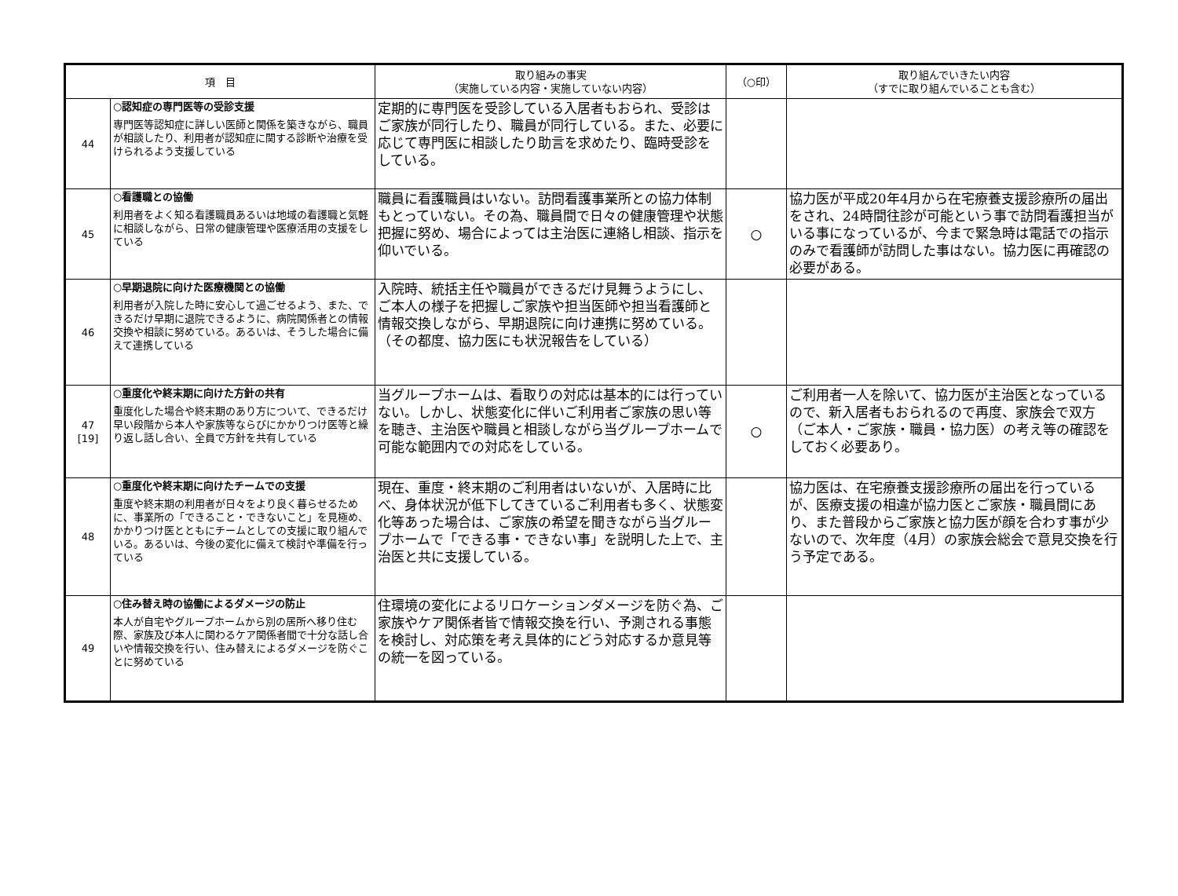| 項 目 | | 取り組みの事実 （実施している内容・実施していない内容） | （○印） | 取り組んでいきたい内容 （すでに取り組んでいることも含む） |
| --- | --- | --- | --- | --- |
| 44 | ○認知症の専門医等の受診支援 専門医等認知症に詳しい医師と関係を築きながら、職員が相談したり、利用者が認知症に関する診断や治療を受けられるよう支援している | 定期的に専門医を受診している入居者もおられ、受診はご家族が同行したり、職員が同行している。また、必要に応じて専門医に相談したり助言を求めたり、臨時受診をしている。 | | |
| 45 | ○看護職との協働 利用者をよく知る看護職員あるいは地域の看護職と気軽に相談しながら、日常の健康管理や医療活用の支援をしている | 職員に看護職員はいない。訪問看護事業所との協力体制もとっていない。その為、職員間で日々の健康管理や状態把握に努め、場合によっては主治医に連絡し相談、指示を仰いでいる。 | ○ | 協力医が平成20年4月から在宅療養支援診療所の届出をされ、24時間往診が可能という事で訪問看護担当がいる事になっているが、今まで緊急時は電話での指示のみで看護師が訪問した事はない。協力医に再確認の必要がある。 |
| 46 | ○早期退院に向けた医療機関との協働 利用者が入院した時に安心して過ごせるよう、また、できるだけ早期に退院できるように、病院関係者との情報交換や相談に努めている。あるいは、そうした場合に備えて連携している | 入院時、統括主任や職員ができるだけ見舞うようにし、ご本人の様子を把握しご家族や担当医師や担当看護師と情報交換しながら、早期退院に向け連携に努めている。（その都度、協力医にも状況報告をしている） | | |
| 47 [19] | ○重度化や終末期に向けた方針の共有 重度化した場合や終末期のあり方について、できるだけ早い段階から本人や家族等ならびにかかりつけ医等と繰り返し話し合い、全員で方針を共有している | 当グループホームは、看取りの対応は基本的には行っていない。しかし、状態変化に伴いご利用者ご家族の思い等を聴き、主治医や職員と相談しながら当グループホームで可能な範囲内での対応をしている。 | ○ | ご利用者一人を除いて、協力医が主治医となっているので、新入居者もおられるので再度、家族会で双方（ご本人・ご家族・職員・協力医）の考え等の確認をしておく必要あり。 |
| 48 | ○重度化や終末期に向けたチームでの支援 重度や終末期の利用者が日々をより良く暮らせるために、事業所の「できること・できないこと」を見極め、かかりつけ医とともにチームとしての支援に取り組んでいる。あるいは、今後の変化に備えて検討や準備を行っている | 現在、重度・終末期のご利用者はいないが、入居時に比べ、身体状況が低下してきているご利用者も多く、状態変化等あった場合は、ご家族の希望を聞きながら当グループホームで「できる事・できない事」を説明した上で、主治医と共に支援している。 | | 協力医は、在宅療養支援診療所の届出を行っているが、医療支援の相違が協力医とご家族・職員間にあり、また普段からご家族と協力医が顔を合わす事が少ないので、次年度（4月）の家族会総会で意見交換を行う予定である。 |
| 49 | ○住み替え時の協働によるダメージの防止 本人が自宅やグループホームから別の居所へ移り住む際、家族及び本人に関わるケア関係者間で十分な話し合いや情報交換を行い、住み替えによるダメージを防ぐことに努めている | 住環境の変化によるリロケーションダメージを防ぐ為、ご家族やケア関係者皆で情報交換を行い、予測される事態を検討し、対応策を考え具体的にどう対応するか意見等の統一を図っている。 | | |